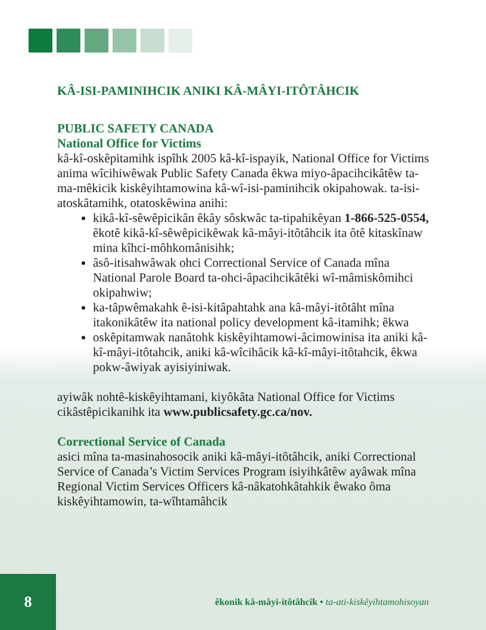KÂ-ISI-PAMINIHCIK ANIKI KÂ-MÂYI-ITÔTÂHCIK
PUBLIC SAFETY CANADA
National Office for Victims
kâ-kî-oskêpitamihk ispîhk 2005 kâ-kî-ispayik, National Office for Victims anima wîcihiwêwak Public Safety Canada êkwa miyo-âpacihcikâtêw ta-ma-mêkicik kiskêyihtamowina kâ-wî-isi-paminihcik okipahowak. ta-isi-atoskâtamihk, otatoskêwina anihi:
kikâ-kî-sêwêpicikân êkây sôskwâc ta-tipahikêyan 1-866-525-0554, êkotê kikâ-kî-sêwêpicikêwak kâ-mâyi-itôtâhcik ita ôtê kitaskînaw mina kîhci-môhkomânisihk;
âsô-itisahwâwak ohci Correctional Service of Canada mîna National Parole Board ta-ohci-âpacihcikâtêki wî-mâmiskômihci okipahwiw;
ka-tâpwêmakahk ê-isi-kitâpahtahk ana kâ-mâyi-itôtâht mîna itakonikâtêw ita national policy development kâ-itamihk; êkwa
oskêpitamwak nanâtohk kiskêyihtamowi-âcimowinisa ita aniki kâ-kî-mâyi-itôtahcik, aniki kâ-wîcihâcik kâ-kî-mâyi-itôtahcik, êkwa pokw-âwiyak ayisiyiniwak.
ayiwâk nohtê-kiskêyihtamani, kiyôkâta National Office for Victims cikâstêpicikanihk ita www.publicsafety.gc.ca/nov.
Correctional Service of Canada
asici mîna ta-masinahosocik aniki kâ-mâyi-itôtâhcik, aniki Correctional Service of Canada’s Victim Services Program isiyihkâtêw ayâwak mîna Regional Victim Services Officers kâ-nâkatohkâtahkik êwako ôma kiskêyihtamowin, ta-wîhtamâhcik
8
êkonik kâ-mâyi-itôtâhcik • ta-ati-kiskêyihtamohisoyan